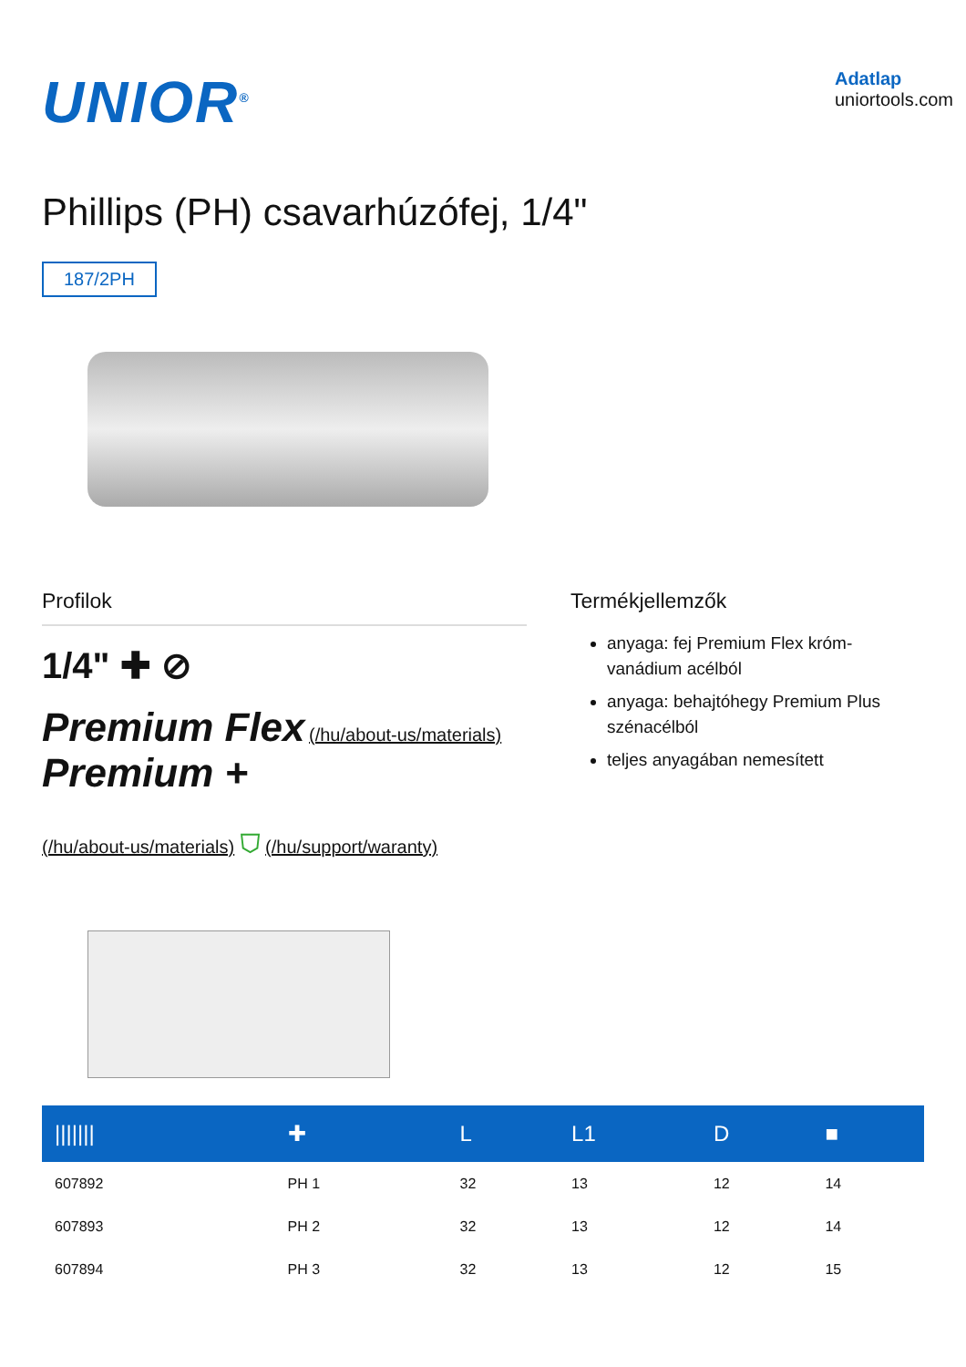UNIOR<sup>®</sup>
Adatlap
uniortools.com
Phillips (PH) csavarhúzófej, 1/4"
187/2PH
Profilok
1/4" ✚ ⊘
Premium Flex (/hu/about-us/materials) Premium +
(/hu/about-us/materials) ⛉ (/hu/support/waranty)
Termékjellemzők
anyaga: fej Premium Flex króm-vanádium acélból
anyaga: behajtóhegy Premium Plus szénacélból
teljes anyagában nemesített
| /////// | ✚ | L | L1 | D | ■ |
| --- | --- | --- | --- | --- | --- |
| 607892 | PH 1 | 32 | 13 | 12 | 14 |
| 607893 | PH 2 | 32 | 13 | 12 | 14 |
| 607894 | PH 3 | 32 | 13 | 12 | 15 |